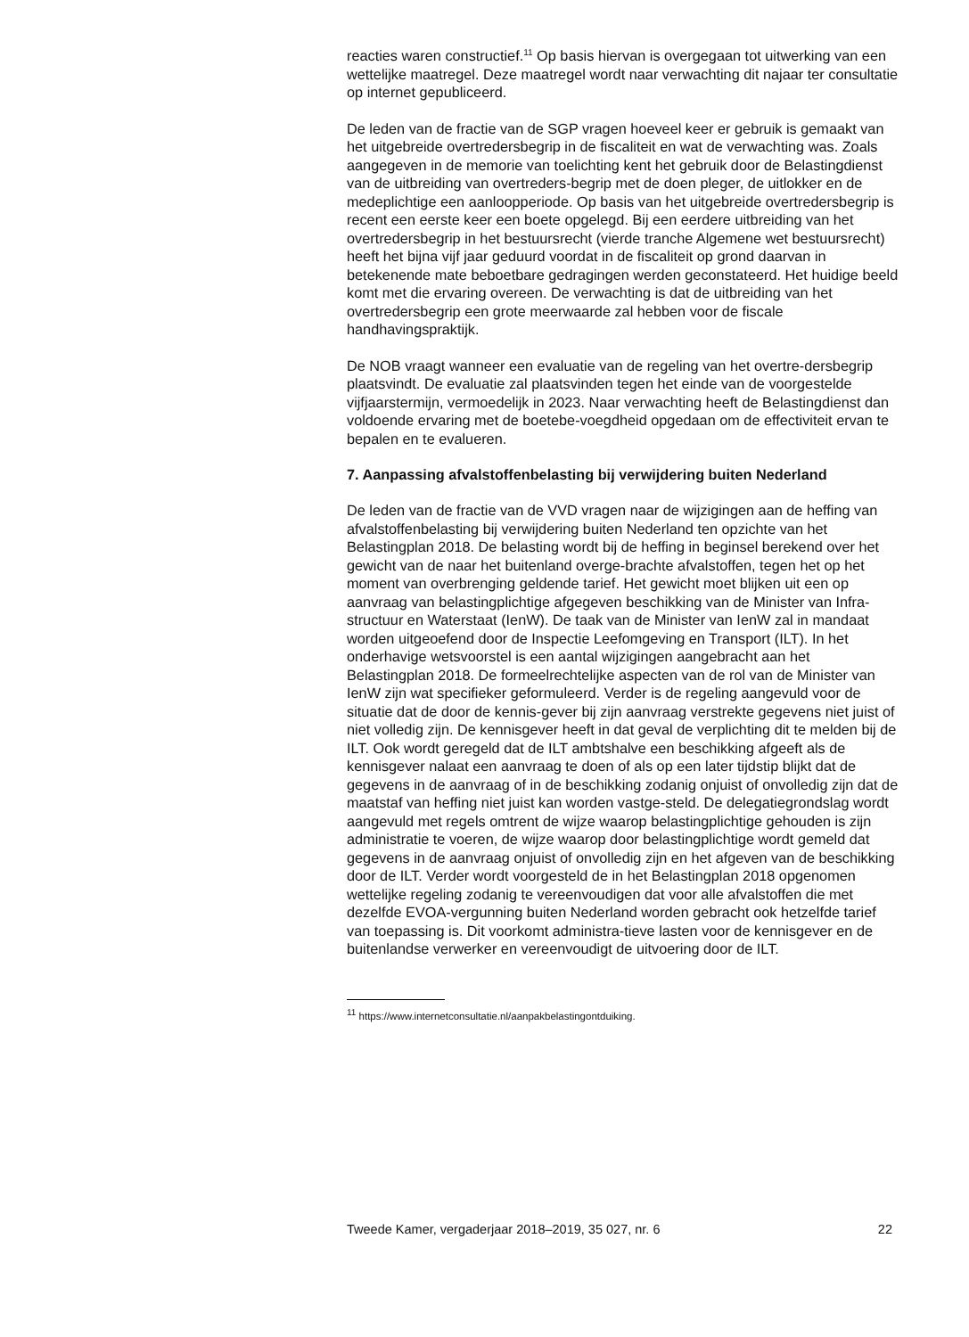reacties waren constructief.<sup>11</sup> Op basis hiervan is overgegaan tot uitwerking van een wettelijke maatregel. Deze maatregel wordt naar verwachting dit najaar ter consultatie op internet gepubliceerd.
De leden van de fractie van de SGP vragen hoeveel keer er gebruik is gemaakt van het uitgebreide overtredersbegrip in de fiscaliteit en wat de verwachting was. Zoals aangegeven in de memorie van toelichting kent het gebruik door de Belastingdienst van de uitbreiding van overtreders-begrip met de doen pleger, de uitlokker en de medeplichtige een aanloopperiode. Op basis van het uitgebreide overtredersbegrip is recent een eerste keer een boete opgelegd. Bij een eerdere uitbreiding van het overtredersbegrip in het bestuursrecht (vierde tranche Algemene wet bestuursrecht) heeft het bijna vijf jaar geduurd voordat in de fiscaliteit op grond daarvan in betekenende mate beboetbare gedragingen werden geconstateerd. Het huidige beeld komt met die ervaring overeen. De verwachting is dat de uitbreiding van het overtredersbegrip een grote meerwaarde zal hebben voor de fiscale handhavingspraktijk.
De NOB vraagt wanneer een evaluatie van de regeling van het overtre-dersbegrip plaatsvindt. De evaluatie zal plaatsvinden tegen het einde van de voorgestelde vijfjaarstermijn, vermoedelijk in 2023. Naar verwachting heeft de Belastingdienst dan voldoende ervaring met de boetebe-voegdheid opgedaan om de effectiviteit ervan te bepalen en te evalueren.
7. Aanpassing afvalstoffenbelasting bij verwijdering buiten Nederland
De leden van de fractie van de VVD vragen naar de wijzigingen aan de heffing van afvalstoffenbelasting bij verwijdering buiten Nederland ten opzichte van het Belastingplan 2018. De belasting wordt bij de heffing in beginsel berekend over het gewicht van de naar het buitenland overge-brachte afvalstoffen, tegen het op het moment van overbrenging geldende tarief. Het gewicht moet blijken uit een op aanvraag van belastingplichtige afgegeven beschikking van de Minister van Infra-structuur en Waterstaat (IenW). De taak van de Minister van IenW zal in mandaat worden uitgeoefend door de Inspectie Leefomgeving en Transport (ILT). In het onderhavige wetsvoorstel is een aantal wijzigingen aangebracht aan het Belastingplan 2018. De formeelrechtelijke aspecten van de rol van de Minister van IenW zijn wat specifieker geformuleerd. Verder is de regeling aangevuld voor de situatie dat de door de kennis-gever bij zijn aanvraag verstrekte gegevens niet juist of niet volledig zijn. De kennisgever heeft in dat geval de verplichting dit te melden bij de ILT. Ook wordt geregeld dat de ILT ambtshalve een beschikking afgeeft als de kennisgever nalaat een aanvraag te doen of als op een later tijdstip blijkt dat de gegevens in de aanvraag of in de beschikking zodanig onjuist of onvolledig zijn dat de maatstaf van heffing niet juist kan worden vastge-steld. De delegatiegrondslag wordt aangevuld met regels omtrent de wijze waarop belastingplichtige gehouden is zijn administratie te voeren, de wijze waarop door belastingplichtige wordt gemeld dat gegevens in de aanvraag onjuist of onvolledig zijn en het afgeven van de beschikking door de ILT. Verder wordt voorgesteld de in het Belastingplan 2018 opgenomen wettelijke regeling zodanig te vereenvoudigen dat voor alle afvalstoffen die met dezelfde EVOA-vergunning buiten Nederland worden gebracht ook hetzelfde tarief van toepassing is. Dit voorkomt administra-tieve lasten voor de kennisgever en de buitenlandse verwerker en vereenvoudigt de uitvoering door de ILT.
<sup>11</sup> https://www.internetconsultatie.nl/aanpakbelastingontduiking.
Tweede Kamer, vergaderjaar 2018–2019, 35 027, nr. 6 22